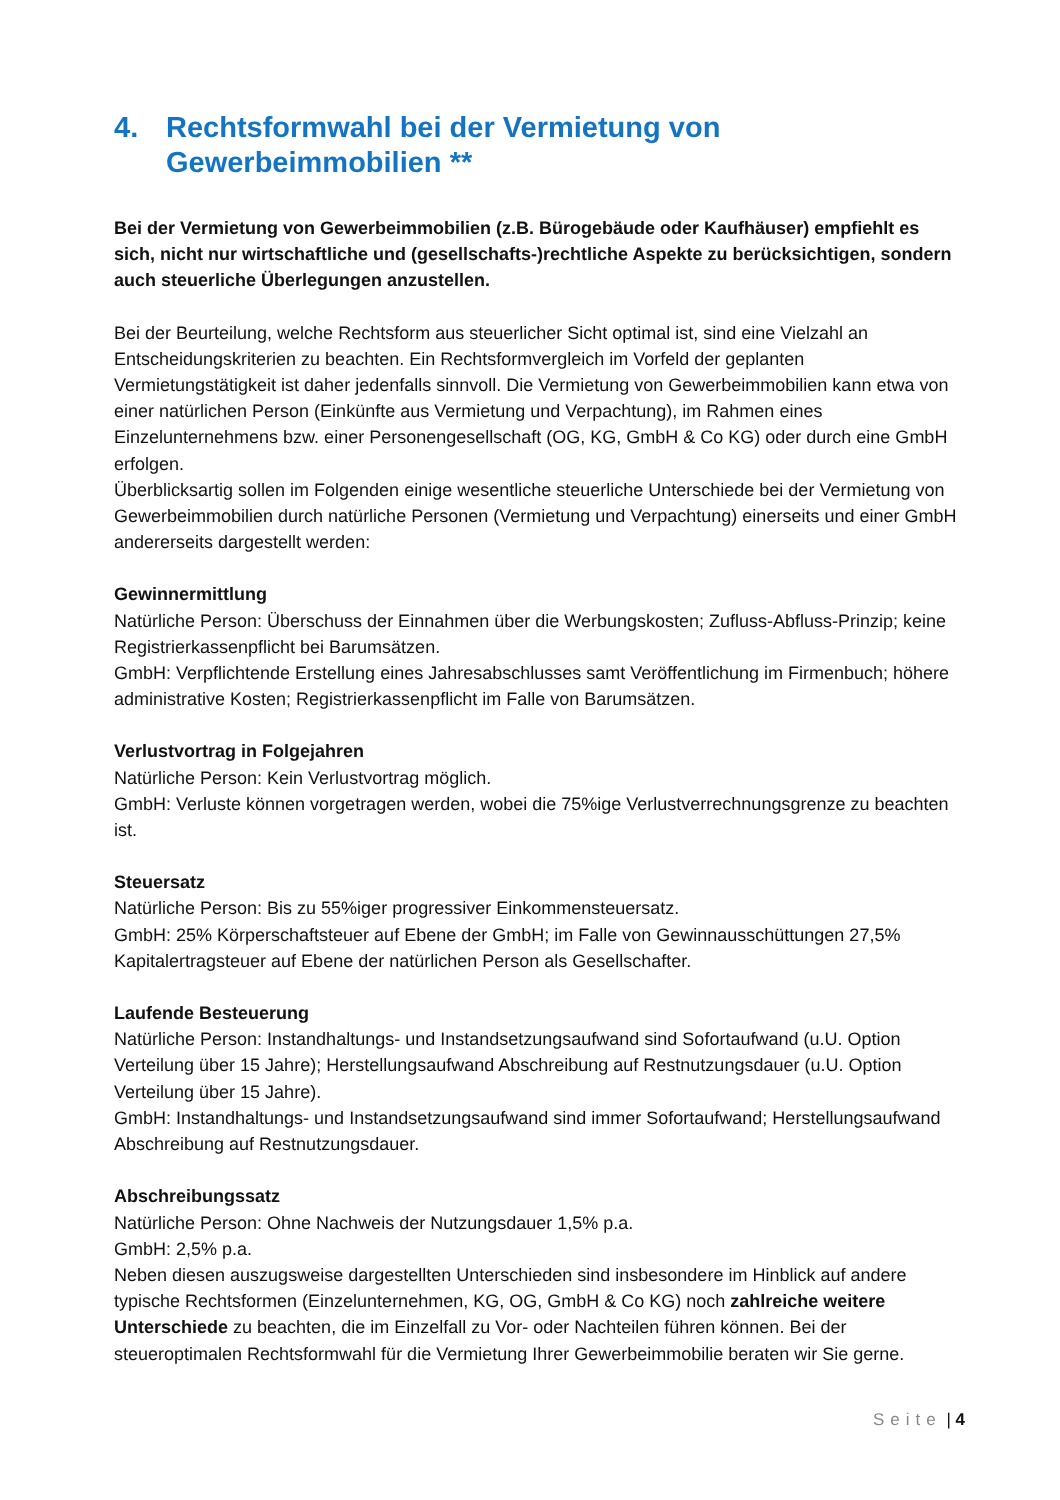4. Rechtsformwahl bei der Vermietung von Gewerbeimmobilien **
Bei der Vermietung von Gewerbeimmobilien (z.B. Bürogebäude oder Kaufhäuser) empfiehlt es sich, nicht nur wirtschaftliche und (gesellschafts-)rechtliche Aspekte zu berücksichtigen, sondern auch steuerliche Überlegungen anzustellen.
Bei der Beurteilung, welche Rechtsform aus steuerlicher Sicht optimal ist, sind eine Vielzahl an Entscheidungskriterien zu beachten. Ein Rechtsformvergleich im Vorfeld der geplanten Vermietungstätigkeit ist daher jedenfalls sinnvoll. Die Vermietung von Gewerbeimmobilien kann etwa von einer natürlichen Person (Einkünfte aus Vermietung und Verpachtung), im Rahmen eines Einzelunternehmens bzw. einer Personengesellschaft (OG, KG, GmbH & Co KG) oder durch eine GmbH erfolgen.
Überblicksartig sollen im Folgenden einige wesentliche steuerliche Unterschiede bei der Vermietung von Gewerbeimmobilien durch natürliche Personen (Vermietung und Verpachtung) einerseits und einer GmbH andererseits dargestellt werden:
Gewinnermittlung
Natürliche Person: Überschuss der Einnahmen über die Werbungskosten; Zufluss-Abfluss-Prinzip; keine Registrierkassenpflicht bei Barumsätzen.
GmbH: Verpflichtende Erstellung eines Jahresabschlusses samt Veröffentlichung im Firmenbuch; höhere administrative Kosten; Registrierkassenpflicht im Falle von Barumsätzen.
Verlustvortrag in Folgejahren
Natürliche Person: Kein Verlustvortrag möglich.
GmbH: Verluste können vorgetragen werden, wobei die 75%ige Verlustverrechnungsgrenze zu beachten ist.
Steuersatz
Natürliche Person: Bis zu 55%iger progressiver Einkommensteuersatz.
GmbH: 25% Körperschaftsteuer auf Ebene der GmbH; im Falle von Gewinnausschüttungen 27,5% Kapitalertragsteuer auf Ebene der natürlichen Person als Gesellschafter.
Laufende Besteuerung
Natürliche Person: Instandhaltungs- und Instandsetzungsaufwand sind Sofortaufwand (u.U. Option Verteilung über 15 Jahre); Herstellungsaufwand Abschreibung auf Restnutzungsdauer (u.U. Option Verteilung über 15 Jahre).
GmbH: Instandhaltungs- und Instandsetzungsaufwand sind immer Sofortaufwand; Herstellungsaufwand Abschreibung auf Restnutzungsdauer.
Abschreibungssatz
Natürliche Person: Ohne Nachweis der Nutzungsdauer 1,5% p.a.
GmbH: 2,5% p.a.
Neben diesen auszugsweise dargestellten Unterschieden sind insbesondere im Hinblick auf andere typische Rechtsformen (Einzelunternehmen, KG, OG, GmbH & Co KG) noch zahlreiche weitere Unterschiede zu beachten, die im Einzelfall zu Vor- oder Nachteilen führen können. Bei der steueroptimalen Rechtsformwahl für die Vermietung Ihrer Gewerbeimmobilie beraten wir Sie gerne.
Seite | 4